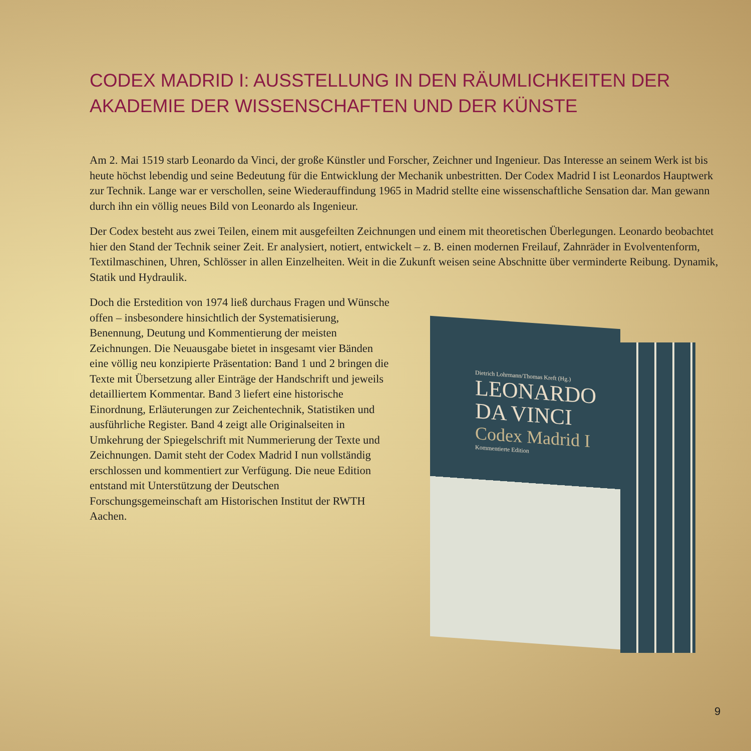CODEX MADRID I: AUSSTELLUNG IN DEN RÄUMLICHKEITEN DER AKADEMIE DER WISSENSCHAFTEN UND DER KÜNSTE
Am 2. Mai 1519 starb Leonardo da Vinci, der große Künstler und Forscher, Zeichner und Ingenieur. Das Interesse an seinem Werk ist bis heute höchst lebendig und seine Bedeutung für die Entwicklung der Mechanik unbestritten. Der Codex Madrid I ist Leonardos Hauptwerk zur Technik. Lange war er verschollen, seine Wiederauffindung 1965 in Madrid stellte eine wissenschaftliche Sensation dar. Man gewann durch ihn ein völlig neues Bild von Leonardo als Ingenieur.
Der Codex besteht aus zwei Teilen, einem mit ausgefeilten Zeichnungen und einem mit theoretischen Überlegungen. Leonardo beobachtet hier den Stand der Technik seiner Zeit. Er analysiert, notiert, entwickelt – z. B. einen modernen Freilauf, Zahnräder in Evolventenform, Textilmaschinen, Uhren, Schlösser in allen Einzelheiten. Weit in die Zukunft weisen seine Abschnitte über verminderte Reibung. Dynamik, Statik und Hydraulik.
Doch die Erstedition von 1974 ließ durchaus Fragen und Wünsche offen – insbesondere hinsichtlich der Systematisierung, Benennung, Deutung und Kommentierung der meisten Zeichnungen. Die Neuausgabe bietet in insgesamt vier Bänden eine völlig neu konzipierte Präsentation: Band 1 und 2 bringen die Texte mit Übersetzung aller Einträge der Handschrift und jeweils detailliertem Kommentar. Band 3 liefert eine historische Einordnung, Erläuterungen zur Zeichentechnik, Statistiken und ausführliche Register. Band 4 zeigt alle Originalseiten in Umkehrung der Spiegelschrift mit Nummerierung der Texte und Zeichnungen. Damit steht der Codex Madrid I nun vollständig erschlossen und kommentiert zur Verfügung. Die neue Edition entstand mit Unterstützung der Deutschen Forschungsgemeinschaft am Historischen Institut der RWTH Aachen.
Dietrich Lohrmann/Thomas Kreft (Hg.)
LEONARDO
DA VINCI
Codex Madrid I
Kommentierte Edition
9